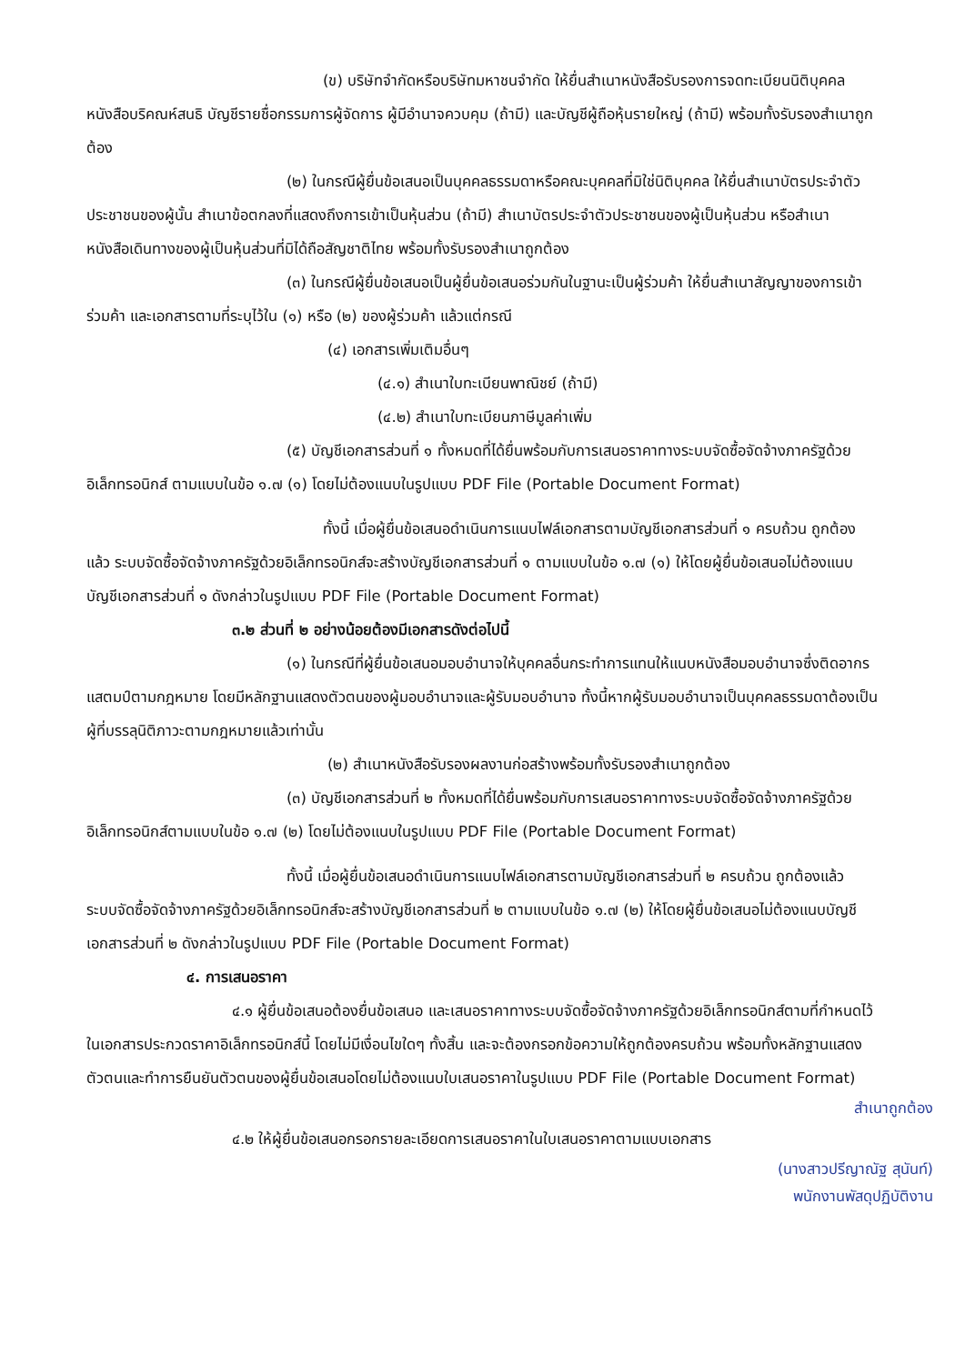(ข) บริษัทจำกัดหรือบริษัทมหาชนจำกัด ให้ยื่นสำเนาหนังสือรับรองการจดทะเบียนนิติบุคคล หนังสือบริคณห์สนธิ บัญชีรายชื่อกรรมการผู้จัดการ ผู้มีอำนาจควบคุม (ถ้ามี) และบัญชีผู้ถือหุ้นรายใหญ่ (ถ้ามี) พร้อมทั้งรับรองสำเนาถูกต้อง
(๒) ในกรณีผู้ยื่นข้อเสนอเป็นบุคคลธรรมดาหรือคณะบุคคลที่มิใช่นิติบุคคล ให้ยื่นสำเนาบัตรประจำตัวประชาชนของผู้นั้น สำเนาข้อตกลงที่แสดงถึงการเข้าเป็นหุ้นส่วน (ถ้ามี) สำเนาบัตรประจำตัวประชาชนของผู้เป็นหุ้นส่วน หรือสำเนาหนังสือเดินทางของผู้เป็นหุ้นส่วนที่มิได้ถือสัญชาติไทย พร้อมทั้งรับรองสำเนาถูกต้อง
(๓) ในกรณีผู้ยื่นข้อเสนอเป็นผู้ยื่นข้อเสนอร่วมกันในฐานะเป็นผู้ร่วมค้า ให้ยื่นสำเนาสัญญาของการเข้าร่วมค้า และเอกสารตามที่ระบุไว้ใน (๑) หรือ (๒) ของผู้ร่วมค้า แล้วแต่กรณี
(๔) เอกสารเพิ่มเติมอื่นๆ
(๔.๑) สำเนาใบทะเบียนพาณิชย์ (ถ้ามี)
(๔.๒) สำเนาใบทะเบียนภาษีมูลค่าเพิ่ม
(๕) บัญชีเอกสารส่วนที่ ๑ ทั้งหมดที่ได้ยื่นพร้อมกับการเสนอราคาทางระบบจัดซื้อจัดจ้างภาครัฐด้วยอิเล็กทรอนิกส์ ตามแบบในข้อ ๑.๗ (๑) โดยไม่ต้องแนบในรูปแบบ PDF File (Portable Document Format)
ทั้งนี้ เมื่อผู้ยื่นข้อเสนอดำเนินการแนบไฟล์เอกสารตามบัญชีเอกสารส่วนที่ ๑ ครบถ้วน ถูกต้องแล้ว ระบบจัดซื้อจัดจ้างภาครัฐด้วยอิเล็กทรอนิกส์จะสร้างบัญชีเอกสารส่วนที่ ๑ ตามแบบในข้อ ๑.๗ (๑) ให้โดยผู้ยื่นข้อเสนอไม่ต้องแนบบัญชีเอกสารส่วนที่ ๑ ดังกล่าวในรูปแบบ PDF File (Portable Document Format)
๓.๒ ส่วนที่ ๒ อย่างน้อยต้องมีเอกสารดังต่อไปนี้
(๑) ในกรณีที่ผู้ยื่นข้อเสนอมอบอำนาจให้บุคคลอื่นกระทำการแทนให้แนบหนังสือมอบอำนาจซึ่งติดอากรแสตมป์ตามกฎหมาย โดยมีหลักฐานแสดงตัวตนของผู้มอบอำนาจและผู้รับมอบอำนาจ ทั้งนี้หากผู้รับมอบอำนาจเป็นบุคคลธรรมดาต้องเป็นผู้ที่บรรลุนิติภาวะตามกฎหมายแล้วเท่านั้น
(๒) สำเนาหนังสือรับรองผลงานก่อสร้างพร้อมทั้งรับรองสำเนาถูกต้อง
(๓) บัญชีเอกสารส่วนที่ ๒ ทั้งหมดที่ได้ยื่นพร้อมกับการเสนอราคาทางระบบจัดซื้อจัดจ้างภาครัฐด้วยอิเล็กทรอนิกส์ตามแบบในข้อ ๑.๗ (๒) โดยไม่ต้องแนบในรูปแบบ PDF File (Portable Document Format)
ทั้งนี้ เมื่อผู้ยื่นข้อเสนอดำเนินการแนบไฟล์เอกสารตามบัญชีเอกสารส่วนที่ ๒ ครบถ้วน ถูกต้องแล้ว ระบบจัดซื้อจัดจ้างภาครัฐด้วยอิเล็กทรอนิกส์จะสร้างบัญชีเอกสารส่วนที่ ๒ ตามแบบในข้อ ๑.๗ (๒) ให้โดยผู้ยื่นข้อเสนอไม่ต้องแนบบัญชีเอกสารส่วนที่ ๒ ดังกล่าวในรูปแบบ PDF File (Portable Document Format)
๔. การเสนอราคา
๔.๑ ผู้ยื่นข้อเสนอต้องยื่นข้อเสนอ และเสนอราคาทางระบบจัดซื้อจัดจ้างภาครัฐด้วยอิเล็กทรอนิกส์ตามที่กำหนดไว้ในเอกสารประกวดราคาอิเล็กทรอนิกส์นี้ โดยไม่มีเงื่อนไขใดๆ ทั้งสิ้น และจะต้องกรอกข้อความให้ถูกต้องครบถ้วน พร้อมทั้งหลักฐานแสดงตัวตนและทำการยืนยันตัวตนของผู้ยื่นข้อเสนอโดยไม่ต้องแนบใบเสนอราคาในรูปแบบ PDF File (Portable Document Format)
สำเนาถูกต้อง
๔.๒ ให้ผู้ยื่นข้อเสนอกรอกรายละเอียดการเสนอราคาในใบเสนอราคาตามแบบเอกสาร
(นางสาวปรีญาณัฐ สุนันท์)
พนักงานพัสดุปฏิบัติงาน